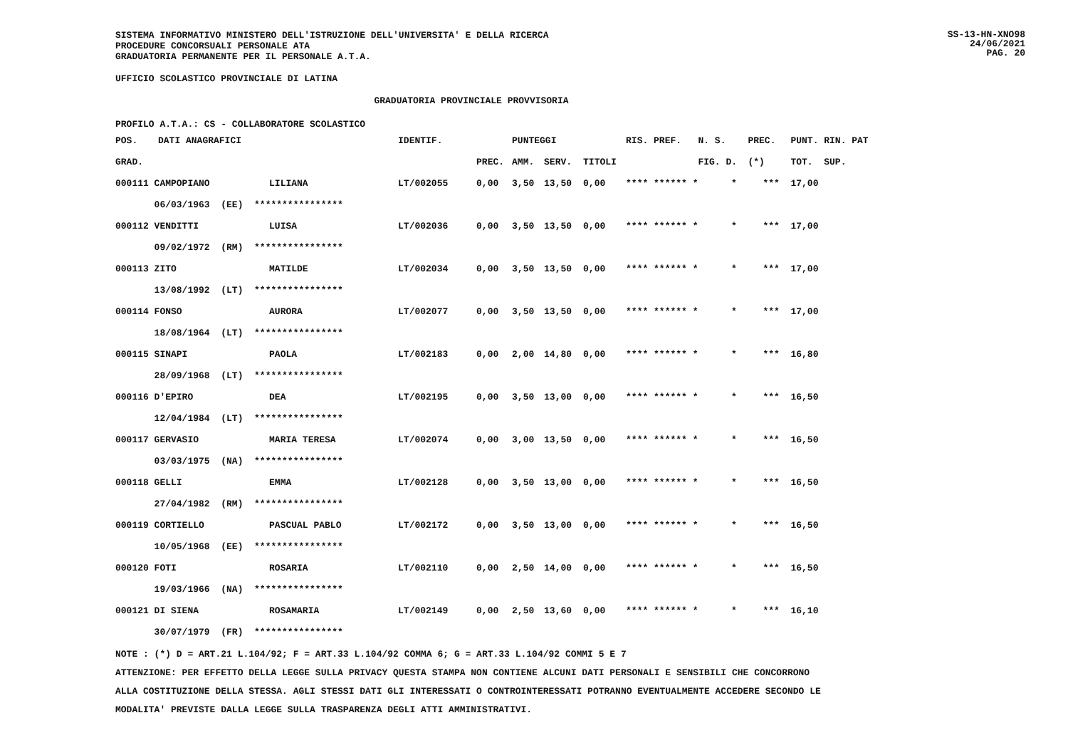SISTEMA INFORMATIVO MINISTERO DELL'ISTRUZIONE DELL'UNIVERSITA' E DELLA RICERCA
PROCEDURE CONCORSUALI PERSONALE ATA
GRADUATORIA PERMANENTE PER IL PERSONALE A.T.A.
SS-13-HN-XNO98
24/06/2021
PAG. 20
UFFICIO SCOLASTICO PROVINCIALE DI LATINA
GRADUATORIA PROVINCIALE PROVVISORIA
PROFILO A.T.A.: CS - COLLABORATORE SCOLASTICO
| POS. | DATI ANAGRAFICI | | IDENTIF. | | PUNTEGGI | | | RIS. PREF. | | N. S. | PREC. | PUNT. RIN. PAT |
| --- | --- | --- | --- | --- | --- | --- | --- | --- | --- | --- | --- | --- |
| GRAD. | | | | PREC. | AMM. | SERV. | TITOLI | | | FIG. D. | (*) | TOT. SUP. |
| 000111 CAMPOPIANO | | LILIANA | LT/002055 | 0,00 | 3,50 | 13,50 | 0,00 | **** ****** * | | * | *** | 17,00 |
| 06/03/1963 (EE) **************** | | | | | | | | | | | | |
| 000112 VENDITTI | | LUISA | LT/002036 | 0,00 | 3,50 | 13,50 | 0,00 | **** ****** * | | * | *** | 17,00 |
| 09/02/1972 (RM) **************** | | | | | | | | | | | | |
| 000113 ZITO | | MATILDE | LT/002034 | 0,00 | 3,50 | 13,50 | 0,00 | **** ****** * | | * | *** | 17,00 |
| 13/08/1992 (LT) **************** | | | | | | | | | | | | |
| 000114 FONSO | | AURORA | LT/002077 | 0,00 | 3,50 | 13,50 | 0,00 | **** ****** * | | * | *** | 17,00 |
| 18/08/1964 (LT) **************** | | | | | | | | | | | | |
| 000115 SINAPI | | PAOLA | LT/002183 | 0,00 | 2,00 | 14,80 | 0,00 | **** ****** * | | * | *** | 16,80 |
| 28/09/1968 (LT) **************** | | | | | | | | | | | | |
| 000116 D'EPIRO | | DEA | LT/002195 | 0,00 | 3,50 | 13,00 | 0,00 | **** ****** * | | * | *** | 16,50 |
| 12/04/1984 (LT) **************** | | | | | | | | | | | | |
| 000117 GERVASIO | | MARIA TERESA | LT/002074 | 0,00 | 3,00 | 13,50 | 0,00 | **** ****** * | | * | *** | 16,50 |
| 03/03/1975 (NA) **************** | | | | | | | | | | | | |
| 000118 GELLI | | EMMA | LT/002128 | 0,00 | 3,50 | 13,00 | 0,00 | **** ****** * | | * | *** | 16,50 |
| 27/04/1982 (RM) **************** | | | | | | | | | | | | |
| 000119 CORTIELLO | | PASCUAL PABLO | LT/002172 | 0,00 | 3,50 | 13,00 | 0,00 | **** ****** * | | * | *** | 16,50 |
| 10/05/1968 (EE) **************** | | | | | | | | | | | | |
| 000120 FOTI | | ROSARIA | LT/002110 | 0,00 | 2,50 | 14,00 | 0,00 | **** ****** * | | * | *** | 16,50 |
| 19/03/1966 (NA) **************** | | | | | | | | | | | | |
| 000121 DI SIENA | | ROSAMARIA | LT/002149 | 0,00 | 2,50 | 13,60 | 0,00 | **** ****** * | | * | *** | 16,10 |
| 30/07/1979 (FR) **************** | | | | | | | | | | | | |
NOTE : (*) D = ART.21 L.104/92; F = ART.33 L.104/92 COMMA 6; G = ART.33 L.104/92 COMMI 5 E 7
ATTENZIONE: PER EFFETTO DELLA LEGGE SULLA PRIVACY QUESTA STAMPA NON CONTIENE ALCUNI DATI PERSONALI E SENSIBILI CHE CONCORRONO
ALLA COSTITUZIONE DELLA STESSA. AGLI STESSI DATI GLI INTERESSATI O CONTROINTERESSATI POTRANNO EVENTUALMENTE ACCEDERE SECONDO LE
MODALITA' PREVISTE DALLA LEGGE SULLA TRASPARENZA DEGLI ATTI AMMINISTRATIVI.